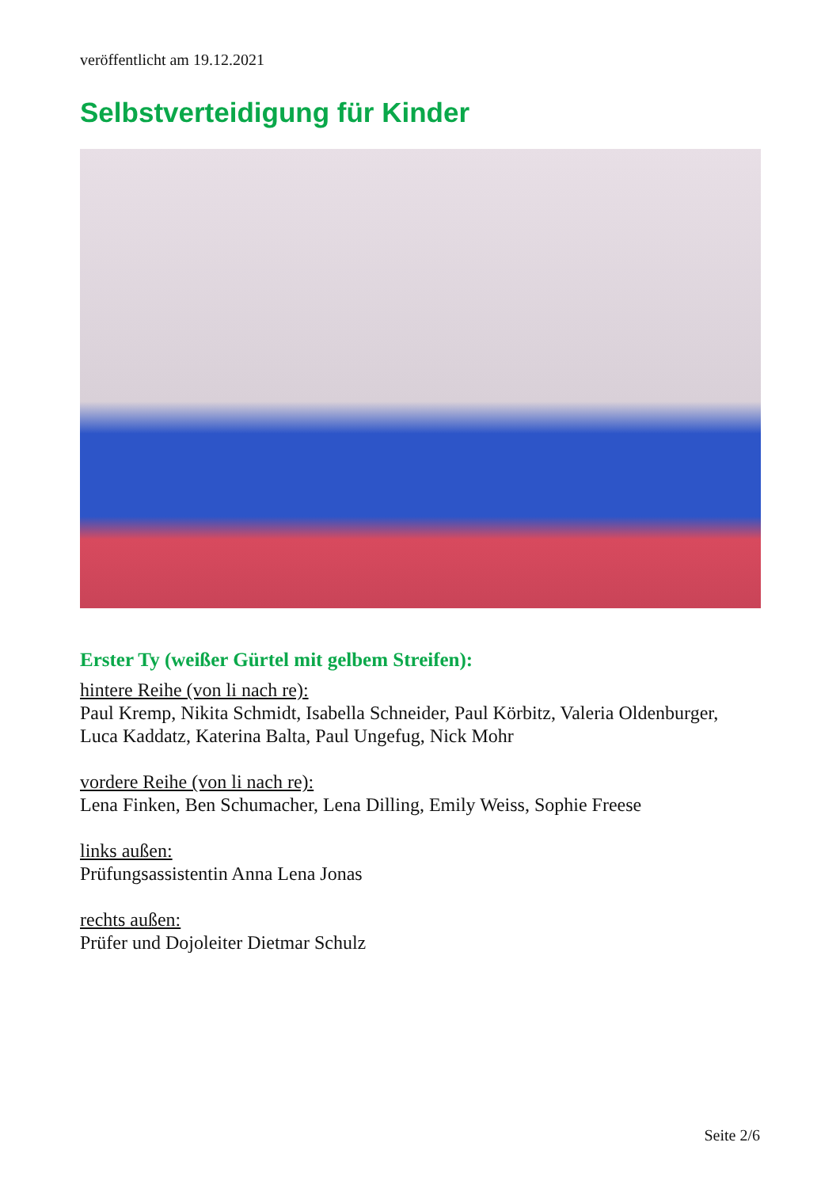veröffentlicht am 19.12.2021
Selbstverteidigung für Kinder
Erster Ty (weißer Gürtel mit gelbem Streifen):
hintere Reihe (von li nach re):
Paul Kremp, Nikita Schmidt, Isabella Schneider, Paul Körbitz, Valeria Oldenburger, Luca Kaddatz, Katerina Balta, Paul Ungefug, Nick Mohr
vordere Reihe (von li nach re):
Lena Finken, Ben Schumacher, Lena Dilling, Emily Weiss, Sophie Freese
links außen:
Prüfungsassistentin Anna Lena Jonas
rechts außen:
Prüfer und Dojoleiter Dietmar Schulz
Seite 2/6